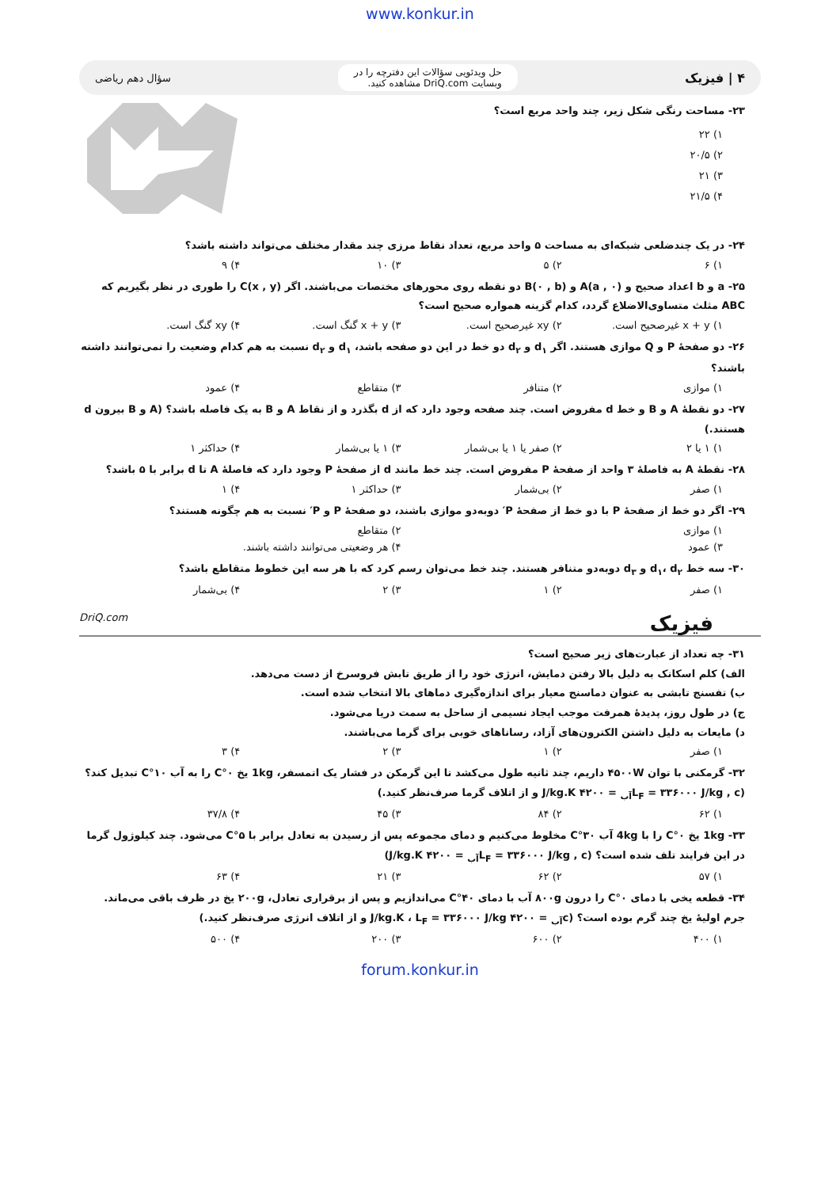www.konkur.in
۴ | فیزیک حل ویدئویی سؤالات این دفترچه را در
وبسایت DriQ.com مشاهده کنید. سؤال دهم ریاضی
۲۳- مساحت رنگی شکل زیر، چند واحد مربع است؟
۱) ۲۲
۲) ۲۰/۵
۳) ۲۱
۴) ۲۱/۵
۲۴- در یک چندضلعی شبکه‌ای به مساحت ۵ واحد مربع، تعداد نقاط مرزی چند مقدار مختلف می‌تواند داشته باشد؟
۱) ۶ ۲) ۵ ۳) ۱۰ ۴) ۹
۲۵- a و b اعداد صحیح و A(a , ۰) و B(۰ , b) دو نقطه روی محورهای مختصات می‌باشند. اگر C(x , y) را طوری در نظر بگیریم که ABC مثلث متساوی‌الاضلاع گردد، کدام گزینه همواره صحیح است؟
۱) x + y غیرصحیح است. ۲) xy غیرصحیح است. ۳) x + y گنگ است. ۴) xy گنگ است.
۲۶- دو صفحهٔ P و Q موازی هستند. اگر d<sub>۱</sub> و d<sub>۲</sub> دو خط در این دو صفحه باشد، d<sub>۱</sub> و d<sub>۲</sub> نسبت به هم کدام وضعیت را نمی‌توانند داشته باشند؟
۱) موازی ۲) متنافر ۳) متقاطع ۴) عمود
۲۷- دو نقطهٔ A و B و خط d مفروض است. چند صفحه وجود دارد که از d بگذرد و از نقاط A و B به یک فاصله باشد؟ (A و B بیرون d هستند.)
۱) ۱ یا ۲ ۲) صفر یا ۱ یا بی‌شمار ۳) ۱ یا بی‌شمار ۴) حداکثر ۱
۲۸- نقطهٔ A به فاصلهٔ ۳ واحد از صفحهٔ P مفروض است. چند خط مانند d از صفحهٔ P وجود دارد که فاصلهٔ A تا d برابر با ۵ باشد؟
۱) صفر ۲) بی‌شمار ۳) حداکثر ۱ ۴) ۱
۲۹- اگر دو خط از صفحهٔ P با دو خط از صفحهٔ P′ دوبه‌دو موازی باشند، دو صفحهٔ P و P′ نسبت به هم چگونه هستند؟
۱) موازی ۲) متقاطع
۳) عمود ۴) هر وضعیتی می‌توانند داشته باشند.
۳۰- سه خط d<sub>۱</sub>، d<sub>۲</sub> و d<sub>۳</sub> دوبه‌دو متنافر هستند. چند خط می‌توان رسم کرد که با هر سه این خطوط متقاطع باشد؟
۱) صفر ۲) ۱ ۳) ۲ ۴) بی‌شمار
فیزیک DriQ.com
۳۱- چه تعداد از عبارت‌های زیر صحیح است؟
الف) کلم اسکانک به دلیل بالا رفتن دمایش، انرژی خود را از طریق تابش فروسرخ از دست می‌دهد.
ب) تفسنج تابشی به عنوان دماسنج معیار برای اندازه‌گیری دماهای بالا انتخاب شده است.
ج) در طول روز، پدیدهٔ همرفت موجب ایجاد نسیمی از ساحل به سمت دریا می‌شود.
د) مایعات به دلیل داشتن الکترون‌های آزاد، رسانا‌های خوبی برای گرما می‌باشند.
۱) صفر ۲) ۱ ۳) ۲ ۴) ۳
۳۲- گرمکنی با توان ۴۵۰۰W داریم، چند ثانیه طول می‌کشد تا این گرمکن در فشار یک اتمسفر، 1kg یخ ۰°C را به آب ۱۰°C تبدیل کند؟
(L<sub>F</sub> = ۳۳۶۰۰۰ J/kg , c<sub>آب</sub> = ۴۲۰۰ J/kg.K و از اتلاف گرما صرف‌نظر کنید.)
۱) ۶۲ ۲) ۸۴ ۳) ۴۵ ۴) ۳۷/۸
۳۳- 1kg یخ ۰°C را با 4kg آب ۳۰°C مخلوط می‌کنیم و دمای مجموعه پس از رسیدن به تعادل برابر با ۵°C می‌شود. چند کیلوژول گرما در این فرایند تلف شده است؟ (L<sub>F</sub> = ۳۳۶۰۰۰ J/kg , c<sub>آب</sub> = ۴۲۰۰ J/kg.K)
۱) ۵۷ ۲) ۶۲ ۳) ۲۱ ۴) ۶۳
۳۴- قطعه یخی با دمای ۰°C را درون ۸۰۰g آب با دمای ۴۰°C می‌اندازیم و پس از برقراری تعادل، ۲۰۰g یخ در ظرف باقی می‌ماند. جرم اولیهٔ یخ چند گرم بوده است؟ (c<sub>آب</sub> = ۴۲۰۰ J/kg.K ، L<sub>F</sub> = ۳۳۶۰۰۰ J/kg و از اتلاف انرژی صرف‌نظر کنید.)
۱) ۴۰۰ ۲) ۶۰۰ ۳) ۲۰۰ ۴) ۵۰۰
forum.konkur.in